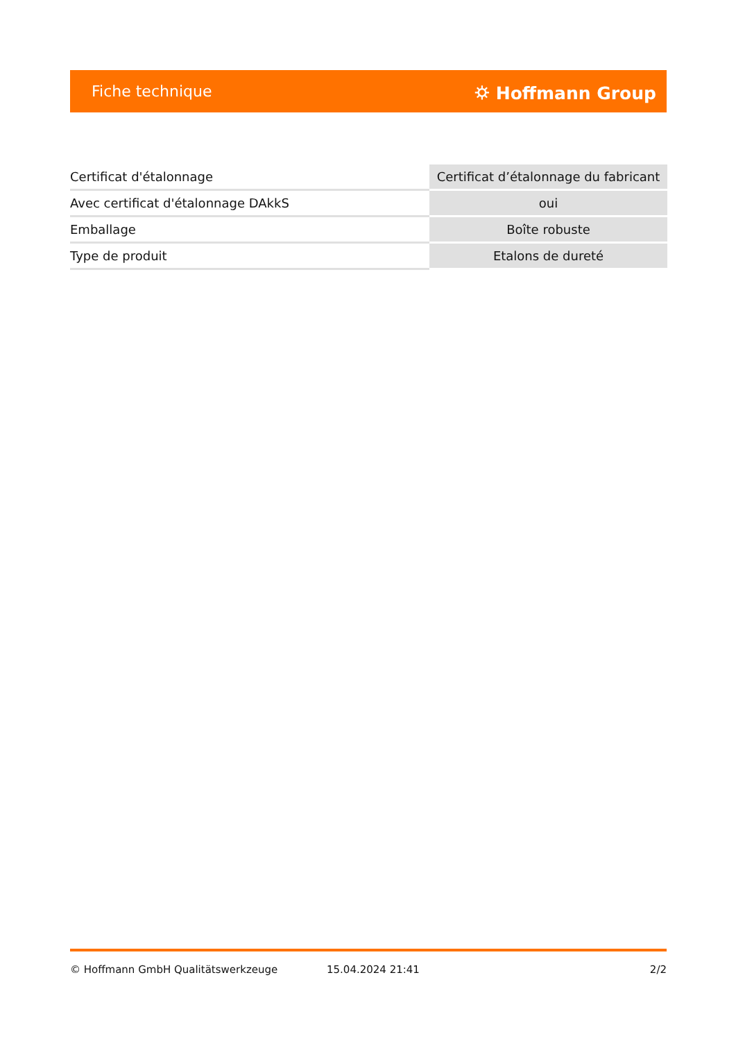Fiche technique ⛭ Hoffmann Group
| Certificat d'étalonnage | Certificat d’étalonnage du fabricant |
| Avec certificat d'étalonnage DAkkS | oui |
| Emballage | Boîte robuste |
| Type de produit | Etalons de dureté |
© Hoffmann GmbH Qualitätswerkzeuge 15.04.2024 21:41 2/2